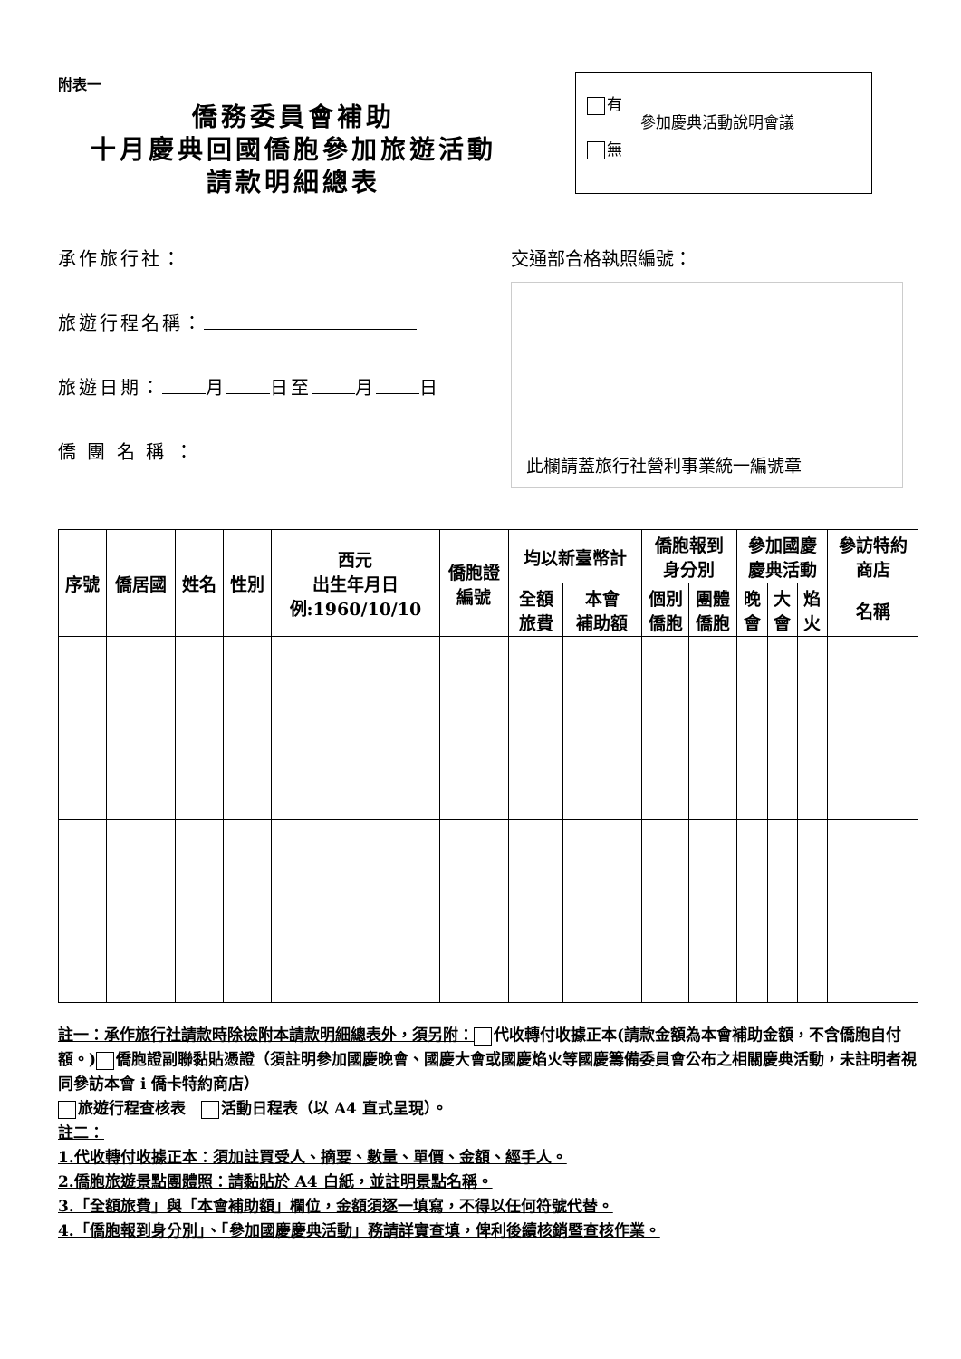附表一
僑務委員會補助
十月慶典回國僑胞參加旅遊活動
請款明細總表
有
無
參加慶典活動說明會議
承作旅行社：
旅遊行程名稱：
旅遊日期： 月 日至 月 日
僑 團 名 稱 ：
交通部合格執照編號：
此欄請蓋旅行社營利事業統一編號章
| 序號 | 僑居國 | 姓名 | 性別 | 西元 出生年月日 例:1960/10/10 | 僑胞證 編號 | 均以新臺幣計 | | 僑胞報到 身分別 | | 參加國慶 慶典活動 | | | 參訪特約 商店 |
| --- | --- | --- | --- | --- | --- | --- | --- | --- | --- | --- | --- | --- | --- |
| | | | | | | 全額 旅費 | 本會 補助額 | 個別 僑胞 | 團體 僑胞 | 晚 會 | 大 會 | 焰 火 | 名稱 |
註一：承作旅行社請款時除檢附本請款明細總表外，須另附： 代收轉付收據正本(請款金額為本會補助金額，不含僑胞自付額。) 僑胞證副聯黏貼憑證（須註明參加國慶晚會、國慶大會或國慶焰火等國慶籌備委員會公布之相關慶典活動，未註明者視同參訪本會 i 僑卡特約商店）
旅遊行程查核表　 活動日程表（以 A4 直式呈現）。
註二：
1.代收轉付收據正本：須加註買受人、摘要、數量、單價、金額、經手人。
2.僑胞旅遊景點團體照：請黏貼於 A4 白紙，並註明景點名稱。
3.「全額旅費」與「本會補助額」欄位，金額須逐一填寫，不得以任何符號代替。
4.「僑胞報到身分別」、「參加國慶慶典活動」務請詳實查填，俾利後續核銷暨查核作業。